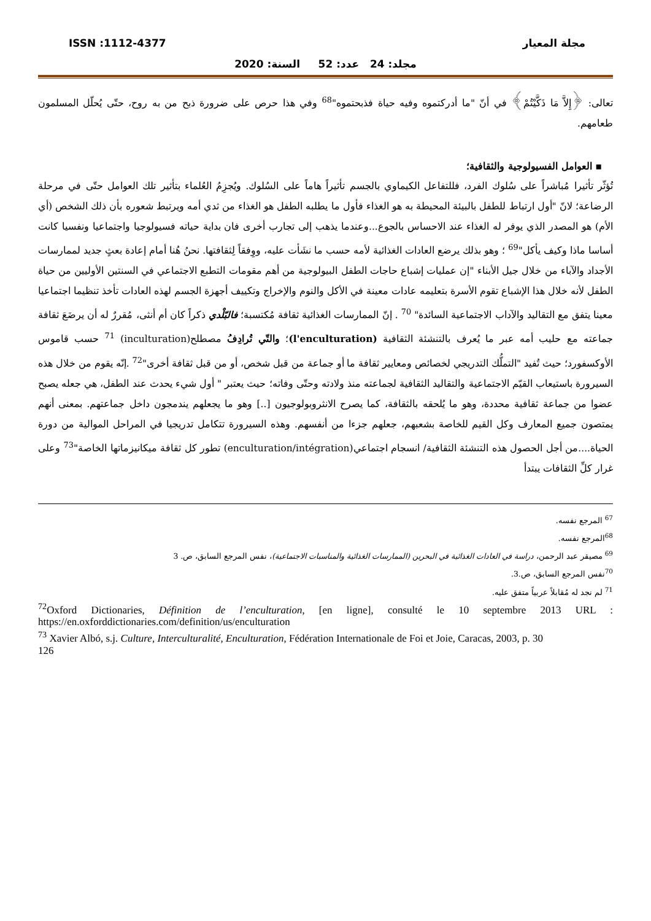ISSN :1112-4377 مجلة المعيار
مجلد: 24 عدد: 52 السنة: 2020
تعالى: ﴿إِلاَّ مَا ذَكَّيْتُمْ﴾ في أنّ "ما أدركتموه وفيه حياة فذبحتموه"<sup>68</sup> وفي هذا حرص على ضرورة ذبح من به روح، حتّى يُحلّل المسلمون طعامهم.
▪ العوامل الفسيولوجية والثقافية؛
تُؤثّر تأثيرا مُباشراً على سُلوك الفرد، فللتفاعل الكيماوي بالجسم تأثيراً هاماً على السُلوك. ويُجزِمُ العُلماء بتأثير تلك العوامل حتّى في مرحلة الرضاعة؛ لانّ "أول ارتباط للطفل بالبيئة المحيطة به هو الغذاء فأول ما يطلبه الطفل هو الغذاء من ثدي أمه ويرتبط شعوره بأن ذلك الشخص (أي الأم) هو المصدر الذي يوفر له الغذاء عند الاحساس بالجوع...وعندما يذهب إلى تجارب أخرى فان بداية حياته فسيولوجيا واجتماعيا ونفسيا كانت أساسا ماذا وكيف يأكل"<sup>69</sup> ؛ وهو بذلك يرضع العادات الغذائية لأمه حسب ما نشَأت عليه، ووِفقاً لِثقافتها. نحنُ هُنا أمام إعادة بعثٍ جديد لممارسات الأجداد والآباء من خلال جيل الأبناء "إن عمليات إشباع حاجات الطفل البيولوجية من أهم مقومات التطبع الاجتماعي في السنتين الأوليين من حياة الطفل لأنه خلال هذا الإشباع تقوم الأسرة بتعليمه عادات معينة في الأكل والنوم والإخراج وتكييف أجهزة الجسم لهذه العادات تأخذ تنظيما اجتماعيا معينا يتفق مع التقاليد والآداب الاجتماعية السائدة" <sup>70</sup> . إنّ الممارسات الغذائية ثقافة مُكتسبة؛ فالبّلْدي ذكراً كان أم أنثى، مُقررٌ له أن يرضَعَ ثقافة جماعته مع حليب أمه عبر ما يُعرف بالتنشئة الثقافية (l'enculturation)؛ والتّي تُرادِفُ مصطلح(inculturation) <sup>71</sup> حسب قاموس الأوكسفورد؛ حيث تُفيد "التملُّك التدريجي لخصائص ومعايير ثقافة ما أو جماعة من قبل شخص، أو من قبل ثقافة أخرى"<sup>72</sup> .إنّه يقوم من خلال هذه السيرورة باستيعاب القيّم الاجتماعية والتقاليد الثقافية لجماعته منذ ولادته وحتّى وفاته؛ حيث يعتبر " أول شيء يحدث عند الطفل، هي جعله يصبح عضوا من جماعة ثقافية محددة، وهو ما يُلحقه بالثقافة، كما يصرح الانثروبولوجيون [..] وهو ما يجعلهم يندمجون داخل جماعتهم. بمعنى أنهم يمتصون جميع المعارف وكل القيم للخاصة بشعبهم، جعلهم جزءا من أنفسهم. وهذه السيرورة تتكامل تدريجيا في المراحل الموالية من دورة الحياة....من أجل الحصول هذه التنشئة الثقافية/ انسجام اجتماعي(enculturation/intégration) تطور كل ثقافة ميكانيزماتها الخاصة"<sup>73</sup> وعلى غرار كلِّ الثقافات يبتدأ
<sup>67</sup> المرجع نفسه.
<sup>68</sup> المرجع نفسه.
<sup>69</sup> مصيقر عبد الرحمن، دراسة في العادات الغذائية في البحرين (الممارسات الغذائية والمناسبات الاجتماعية)، نفس المرجع السابق، ص. 3
<sup>70</sup> نفس المرجع السابق، ص.3.
<sup>71</sup> لم نجد له مُقابلاً عربياً متفق عليه.
<sup>72</sup> Oxford Dictionaries, Définition de l’enculturation, [en ligne], consulté le 10 septembre 2013 URL : https://en.oxforddictionaries.com/definition/us/enculturation
<sup>73</sup> Xavier Albó, s.j. Culture, Interculturalité, Enculturation, Fédération Internationale de Foi et Joie, Caracas, 2003, p. 30
126